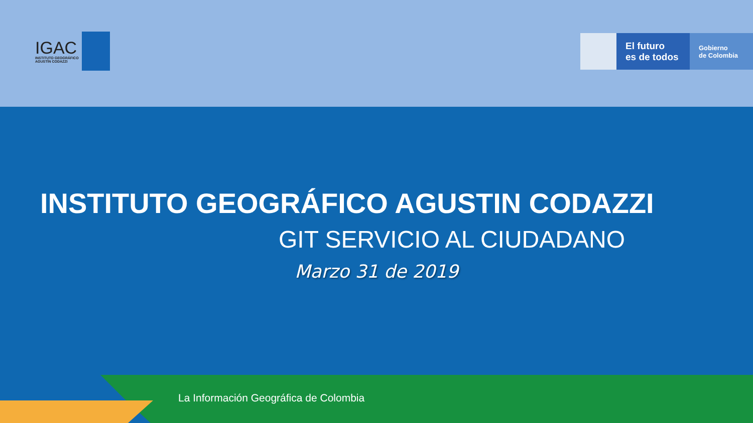IGAC
INSTITUTO GEOGRÁFICO
AGUSTÍN CODAZZI
El futuro
es de todos
Gobierno
de Colombia
INSTITUTO GEOGRÁFICO AGUSTIN CODAZZI
GIT SERVICIO AL CIUDADANO
Marzo 31 de 2019
La Información Geográfica de Colombia